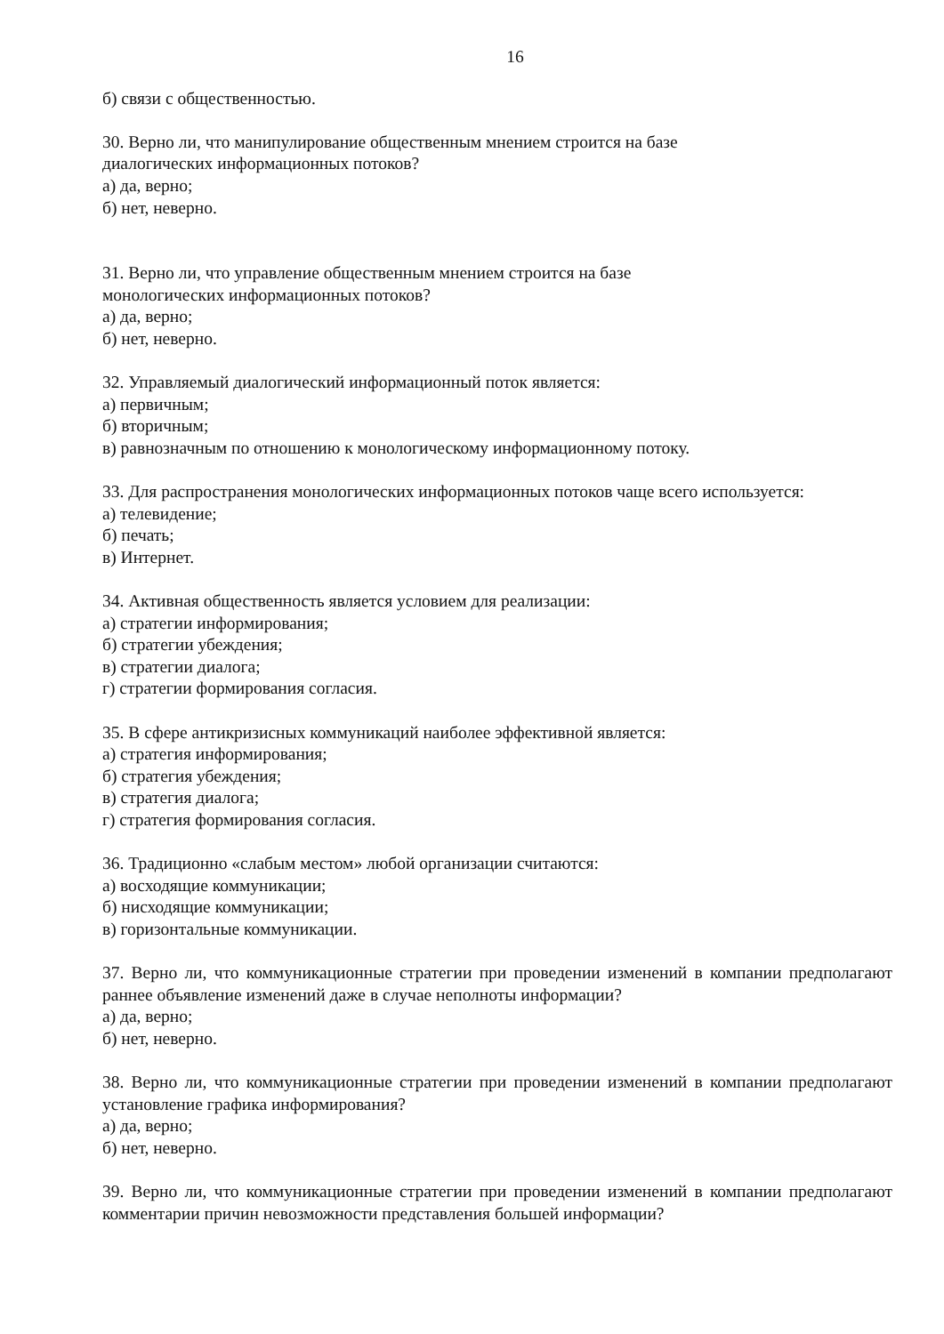16
б) связи с общественностью.
30. Верно ли, что манипулирование общественным мнением строится на базе
диалогических информационных потоков?
а) да, верно;
б) нет, неверно.
31. Верно ли, что управление общественным мнением строится на базе
монологических информационных потоков?
а) да, верно;
б) нет, неверно.
32. Управляемый диалогический информационный поток является:
а) первичным;
б) вторичным;
в) равнозначным по отношению к монологическому информационному потоку.
33. Для распространения монологических информационных потоков чаще всего используется:
а) телевидение;
б) печать;
в) Интернет.
34. Активная общественность является условием для реализации:
а) стратегии информирования;
б) стратегии убеждения;
в) стратегии диалога;
г) стратегии формирования согласия.
35. В сфере антикризисных коммуникаций наиболее эффективной является:
а) стратегия информирования;
б) стратегия убеждения;
в) стратегия диалога;
г) стратегия формирования согласия.
36. Традиционно «слабым местом» любой организации считаются:
а) восходящие коммуникации;
б) нисходящие коммуникации;
в) горизонтальные коммуникации.
37. Верно ли, что коммуникационные стратегии при проведении изменений в компании предполагают раннее объявление изменений даже в случае неполноты информации?
а) да, верно;
б) нет, неверно.
38. Верно ли, что коммуникационные стратегии при проведении изменений в компании предполагают установление графика информирования?
а) да, верно;
б) нет, неверно.
39. Верно ли, что коммуникационные стратегии при проведении изменений в компании предполагают комментарии причин невозможности представления большей информации?